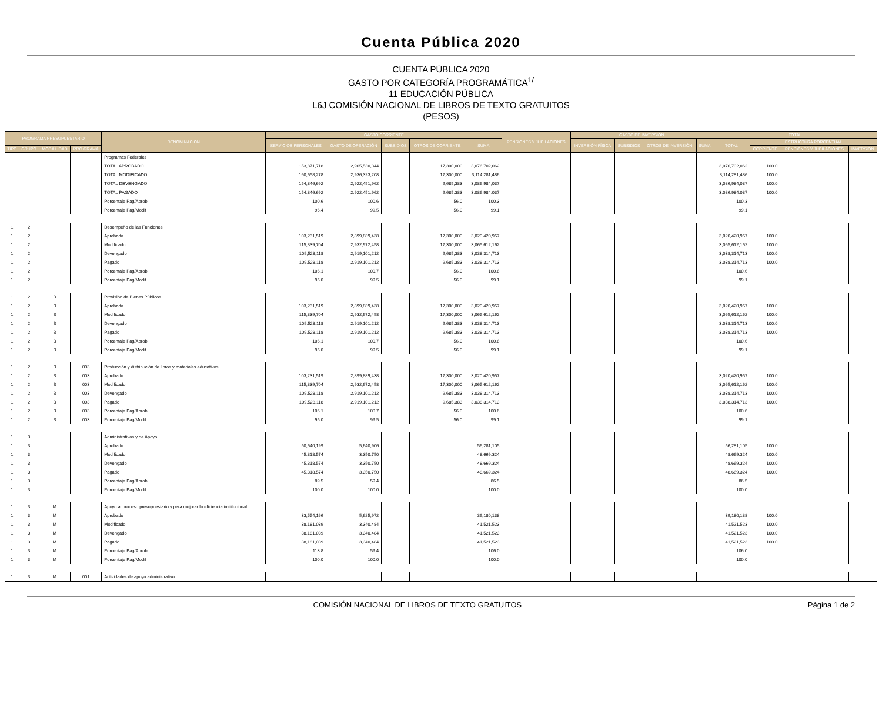Cuenta Pública 2020
CUENTA PÚBLICA 2020
GASTO POR CATEGORÍA PROGRAMÁTICA<sup>1/</sup>
11 EDUCACIÓN PÚBLICA
L6J COMISIÓN NACIONAL DE LIBROS DE TEXTO GRATUITOS
(PESOS)
| PROGRAMA PRESUPUESTARIO | | | | DENOMINACIÓN | GASTO CORRIENTE | | | | | PENSIONES Y JUBILACIONES | GASTO DE INVERSIÓN | | | | TOTAL | | | |
| --- | --- | --- | --- | --- | --- | --- | --- | --- | --- | --- | --- | --- | --- | --- | --- | --- | --- | --- |
| | | | | | SERVICIOS PERSONALES | GASTO DE OPERACIÓN | SUBSIDIOS | OTROS DE CORRIENTE | SUMA | | INVERSIÓN FÍSICA | SUBSIDIOS | OTROS DE INVERSIÓN | SUMA | TOTAL | ESTRUCTURA PORCENTUAL | | |
| TIPO | GRUPO | MODA LIDAD | PRO GRAMA | | | | | | | | | | | | | CORRIENTE | PENSIONES Y JUBILACIONES | INVERSIÓN |
| | | | | Programas Federales | | | | | | | | | | | | | | |
| | | | | TOTAL APROBADO | 153,871,718 | 2,905,530,344 | | 17,300,000 | 3,076,702,062 | | | | | | 3,076,702,062 | 100.0 | | |
| | | | | TOTAL MODIFICADO | 160,658,278 | 2,936,323,208 | | 17,300,000 | 3,114,281,486 | | | | | | 3,114,281,486 | 100.0 | | |
| | | | | TOTAL DEVENGADO | 154,846,692 | 2,922,451,962 | | 9,685,383 | 3,086,984,037 | | | | | | 3,086,984,037 | 100.0 | | |
| | | | | TOTAL PAGADO | 154,846,692 | 2,922,451,962 | | 9,685,383 | 3,086,984,037 | | | | | | 3,086,984,037 | 100.0 | | |
| | | | | Porcentaje Pag/Aprob | 100.6 | 100.6 | | 56.0 | 100.3 | | | | | | 100.3 | | | |
| | | | | Porcentaje Pag/Modif | 96.4 | 99.5 | | 56.0 | 99.1 | | | | | | 99.1 | | | |
| 1 | 2 | | | Desempeño de las Funciones | | | | | | | | | | | | | | |
| 1 | 2 | | | Aprobado | 103,231,519 | 2,899,889,438 | | 17,300,000 | 3,020,420,957 | | | | | | 3,020,420,957 | 100.0 | | |
| 1 | 2 | | | Modificado | 115,339,704 | 2,932,972,458 | | 17,300,000 | 3,065,612,162 | | | | | | 3,065,612,162 | 100.0 | | |
| 1 | 2 | | | Devengado | 109,528,118 | 2,919,101,212 | | 9,685,383 | 3,038,314,713 | | | | | | 3,038,314,713 | 100.0 | | |
| 1 | 2 | | | Pagado | 109,528,118 | 2,919,101,212 | | 9,685,383 | 3,038,314,713 | | | | | | 3,038,314,713 | 100.0 | | |
| 1 | 2 | | | Porcentaje Pag/Aprob | 106.1 | 100.7 | | 56.0 | 100.6 | | | | | | 100.6 | | | |
| 1 | 2 | | | Porcentaje Pag/Modif | 95.0 | 99.5 | | 56.0 | 99.1 | | | | | | 99.1 | | | |
| 1 | 2 | B | | Provisión de Bienes Públicos | | | | | | | | | | | | | | |
| 1 | 2 | B | | Aprobado | 103,231,519 | 2,899,889,438 | | 17,300,000 | 3,020,420,957 | | | | | | 3,020,420,957 | 100.0 | | |
| 1 | 2 | B | | Modificado | 115,339,704 | 2,932,972,458 | | 17,300,000 | 3,065,612,162 | | | | | | 3,065,612,162 | 100.0 | | |
| 1 | 2 | B | | Devengado | 109,528,118 | 2,919,101,212 | | 9,685,383 | 3,038,314,713 | | | | | | 3,038,314,713 | 100.0 | | |
| 1 | 2 | B | | Pagado | 109,528,118 | 2,919,101,212 | | 9,685,383 | 3,038,314,713 | | | | | | 3,038,314,713 | 100.0 | | |
| 1 | 2 | B | | Porcentaje Pag/Aprob | 106.1 | 100.7 | | 56.0 | 100.6 | | | | | | 100.6 | | | |
| 1 | 2 | B | | Porcentaje Pag/Modif | 95.0 | 99.5 | | 56.0 | 99.1 | | | | | | 99.1 | | | |
| 1 | 2 | B | 003 | Producción y distribución de libros y materiales educativos | | | | | | | | | | | | | | |
| 1 | 2 | B | 003 | Aprobado | 103,231,519 | 2,899,889,438 | | 17,300,000 | 3,020,420,957 | | | | | | 3,020,420,957 | 100.0 | | |
| 1 | 2 | B | 003 | Modificado | 115,339,704 | 2,932,972,458 | | 17,300,000 | 3,065,612,162 | | | | | | 3,065,612,162 | 100.0 | | |
| 1 | 2 | B | 003 | Devengado | 109,528,118 | 2,919,101,212 | | 9,685,383 | 3,038,314,713 | | | | | | 3,038,314,713 | 100.0 | | |
| 1 | 2 | B | 003 | Pagado | 109,528,118 | 2,919,101,212 | | 9,685,383 | 3,038,314,713 | | | | | | 3,038,314,713 | 100.0 | | |
| 1 | 2 | B | 003 | Porcentaje Pag/Aprob | 106.1 | 100.7 | | 56.0 | 100.6 | | | | | | 100.6 | | | |
| 1 | 2 | B | 003 | Porcentaje Pag/Modif | 95.0 | 99.5 | | 56.0 | 99.1 | | | | | | 99.1 | | | |
| 1 | 3 | | | Administrativos y de Apoyo | | | | | | | | | | | | | | |
| 1 | 3 | | | Aprobado | 50,640,199 | 5,640,906 | | | 56,281,105 | | | | | | 56,281,105 | 100.0 | | |
| 1 | 3 | | | Modificado | 45,318,574 | 3,350,750 | | | 48,669,324 | | | | | | 48,669,324 | 100.0 | | |
| 1 | 3 | | | Devengado | 45,318,574 | 3,350,750 | | | 48,669,324 | | | | | | 48,669,324 | 100.0 | | |
| 1 | 3 | | | Pagado | 45,318,574 | 3,350,750 | | | 48,669,324 | | | | | | 48,669,324 | 100.0 | | |
| 1 | 3 | | | Porcentaje Pag/Aprob | 89.5 | 59.4 | | | 86.5 | | | | | | 86.5 | | | |
| 1 | 3 | | | Porcentaje Pag/Modif | 100.0 | 100.0 | | | 100.0 | | | | | | 100.0 | | | |
| 1 | 3 | M | | Apoyo al proceso presupuestario y para mejorar la eficiencia institucional | | | | | | | | | | | | | | |
| 1 | 3 | M | | Aprobado | 33,554,166 | 5,625,972 | | | 39,180,138 | | | | | | 39,180,138 | 100.0 | | |
| 1 | 3 | M | | Modificado | 38,181,039 | 3,340,484 | | | 41,521,523 | | | | | | 41,521,523 | 100.0 | | |
| 1 | 3 | M | | Devengado | 38,181,039 | 3,340,484 | | | 41,521,523 | | | | | | 41,521,523 | 100.0 | | |
| 1 | 3 | M | | Pagado | 38,181,039 | 3,340,484 | | | 41,521,523 | | | | | | 41,521,523 | 100.0 | | |
| 1 | 3 | M | | Porcentaje Pag/Aprob | 113.8 | 59.4 | | | 106.0 | | | | | | 106.0 | | | |
| 1 | 3 | M | | Porcentaje Pag/Modif | 100.0 | 100.0 | | | 100.0 | | | | | | 100.0 | | | |
| 1 | 3 | M | 001 | Actividades de apoyo administrativo | | | | | | | | | | | | | | |
COMISIÓN NACIONAL DE LIBROS DE TEXTO GRATUITOS Página 1 de 2